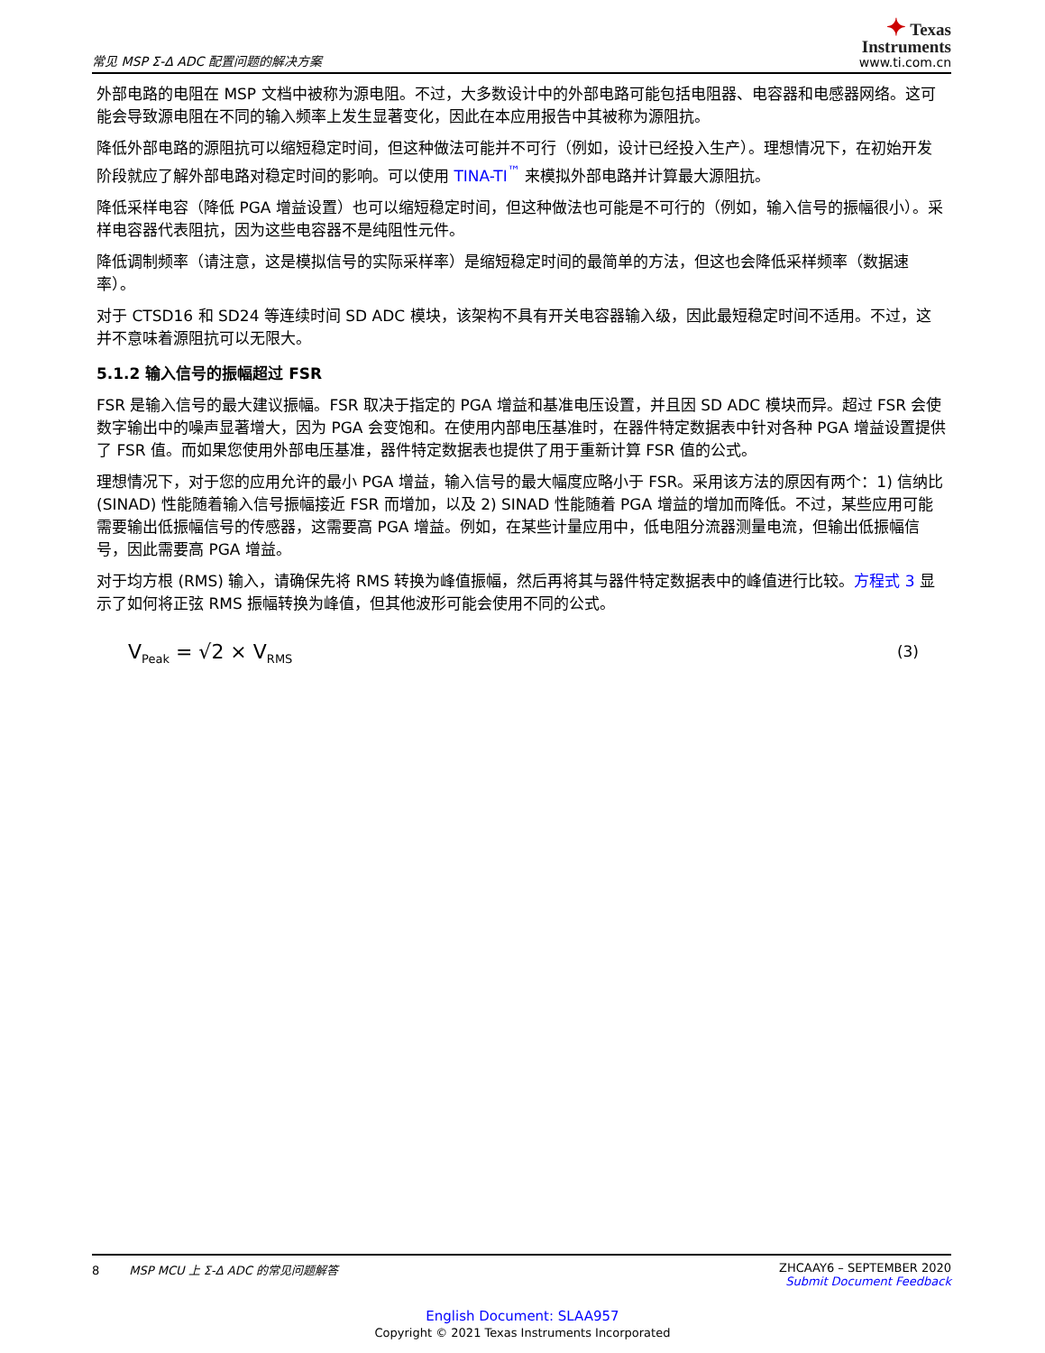常见 MSP Σ-Δ ADC 配置问题的解决方案
✦ Texas
Instruments
www.ti.com.cn
外部电路的电阻在 MSP 文档中被称为源电阻。不过，大多数设计中的外部电路可能包括电阻器、电容器和电感器网络。这可能会导致源电阻在不同的输入频率上发生显著变化，因此在本应用报告中其被称为源阻抗。
降低外部电路的源阻抗可以缩短稳定时间，但这种做法可能并不可行（例如，设计已经投入生产）。理想情况下，在初始开发阶段就应了解外部电路对稳定时间的影响。可以使用 TINA-TI<sup>™</sup> 来模拟外部电路并计算最大源阻抗。
降低采样电容（降低 PGA 增益设置）也可以缩短稳定时间，但这种做法也可能是不可行的（例如，输入信号的振幅很小）。采样电容器代表阻抗，因为这些电容器不是纯阻性元件。
降低调制频率（请注意，这是模拟信号的实际采样率）是缩短稳定时间的最简单的方法，但这也会降低采样频率（数据速率）。
对于 CTSD16 和 SD24 等连续时间 SD ADC 模块，该架构不具有开关电容器输入级，因此最短稳定时间不适用。不过，这并不意味着源阻抗可以无限大。
5.1.2 输入信号的振幅超过 FSR
FSR 是输入信号的最大建议振幅。FSR 取决于指定的 PGA 增益和基准电压设置，并且因 SD ADC 模块而异。超过 FSR 会使数字输出中的噪声显著增大，因为 PGA 会变饱和。在使用内部电压基准时，在器件特定数据表中针对各种 PGA 增益设置提供了 FSR 值。而如果您使用外部电压基准，器件特定数据表也提供了用于重新计算 FSR 值的公式。
理想情况下，对于您的应用允许的最小 PGA 增益，输入信号的最大幅度应略小于 FSR。采用该方法的原因有两个：1) 信纳比 (SINAD) 性能随着输入信号振幅接近 FSR 而增加，以及 2) SINAD 性能随着 PGA 增益的增加而降低。不过，某些应用可能需要输出低振幅信号的传感器，这需要高 PGA 增益。例如，在某些计量应用中，低电阻分流器测量电流，但输出低振幅信号，因此需要高 PGA 增益。
对于均方根 (RMS) 输入，请确保先将 RMS 转换为峰值振幅，然后再将其与器件特定数据表中的峰值进行比较。方程式 3 显示了如何将正弦 RMS 振幅转换为峰值，但其他波形可能会使用不同的公式。
V<sub>Peak</sub> = √2 × V<sub>RMS</sub> (3)
8 MSP MCU 上 Σ-Δ ADC 的常见问题解答
ZHCAAY6 – SEPTEMBER 2020
Submit Document Feedback
English Document: SLAA957
Copyright © 2021 Texas Instruments Incorporated